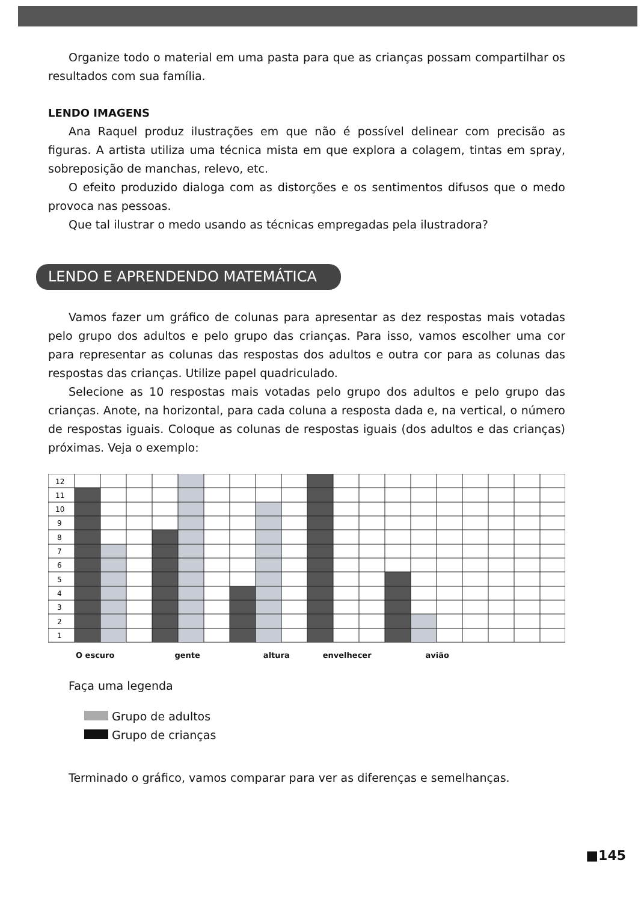Organize todo o material em uma pasta para que as crianças possam compartilhar os resultados com sua família.
LENDO IMAGENS
Ana Raquel produz ilustrações em que não é possível delinear com precisão as figuras. A artista utiliza uma técnica mista em que explora a colagem, tintas em spray, sobreposição de manchas, relevo, etc.
O efeito produzido dialoga com as distorções e os sentimentos difusos que o medo provoca nas pessoas.
Que tal ilustrar o medo usando as técnicas empregadas pela ilustradora?
LENDO E APRENDENDO MATEMÁTICA
Vamos fazer um gráfico de colunas para apresentar as dez respostas mais votadas pelo grupo dos adultos e pelo grupo das crianças. Para isso, vamos escolher uma cor para representar as colunas das respostas dos adultos e outra cor para as colunas das respostas das crianças. Utilize papel quadriculado.
Selecione as 10 respostas mais votadas pelo grupo dos adultos e pelo grupo das crianças. Anote, na horizontal, para cada coluna a resposta dada e, na vertical, o número de respostas iguais. Coloque as colunas de respostas iguais (dos adultos e das crianças) próximas. Veja o exemplo:
12
11
10
9
8
7
6
5
4
3
2
1
O escuro gente altura envelhecer avião
Faça uma legenda
Grupo de adultos
Grupo de crianças
Terminado o gráfico, vamos comparar para ver as diferenças e semelhanças.
■145